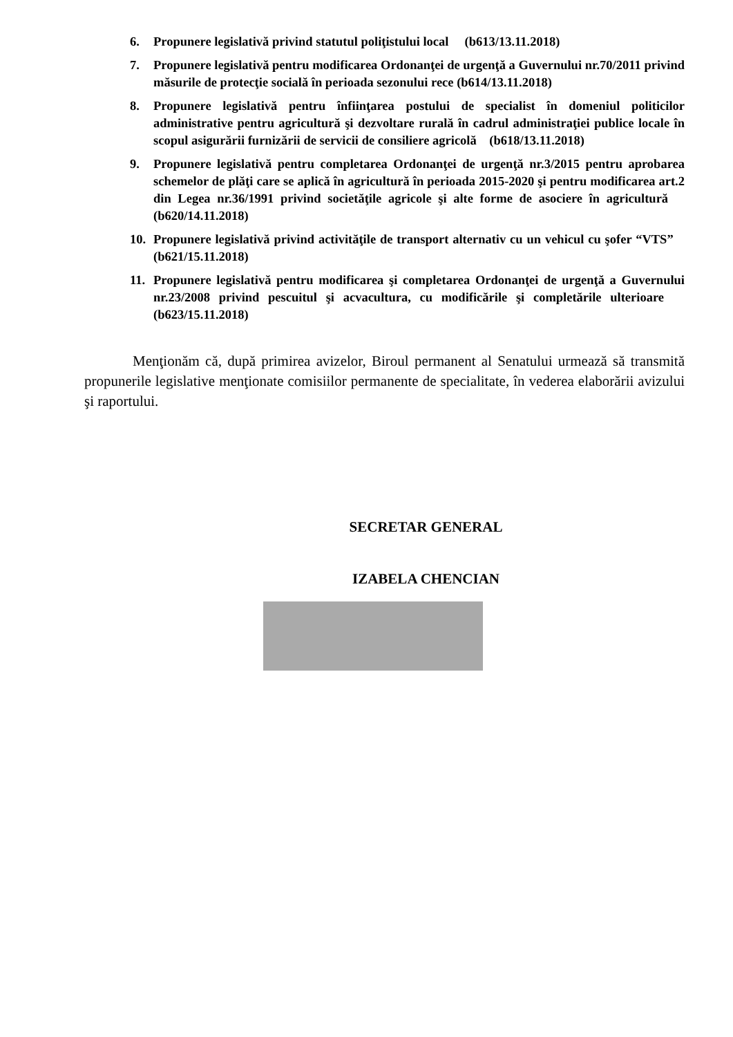6. Propunere legislativă privind statutul poliţistului local (b613/13.11.2018)
7. Propunere legislativă pentru modificarea Ordonanţei de urgenţă a Guvernului nr.70/2011 privind măsurile de protecţie socială în perioada sezonului rece (b614/13.11.2018)
8. Propunere legislativă pentru înfiinţarea postului de specialist în domeniul politicilor administrative pentru agricultură şi dezvoltare rurală în cadrul administraţiei publice locale în scopul asigurării furnizării de servicii de consiliere agricolă (b618/13.11.2018)
9. Propunere legislativă pentru completarea Ordonanţei de urgenţă nr.3/2015 pentru aprobarea schemelor de plăţi care se aplică în agricultură în perioada 2015-2020 şi pentru modificarea art.2 din Legea nr.36/1991 privind societăţile agricole şi alte forme de asociere în agricultură (b620/14.11.2018)
10. Propunere legislativă privind activităţile de transport alternativ cu un vehicul cu şofer “VTS” (b621/15.11.2018)
11. Propunere legislativă pentru modificarea şi completarea Ordonanţei de urgenţă a Guvernului nr.23/2008 privind pescuitul şi acvacultura, cu modificările şi completările ulterioare (b623/15.11.2018)
Menţionăm că, după primirea avizelor, Biroul permanent al Senatului urmează să transmită propunerile legislative menţionate comisiilor permanente de specialitate, în vederea elaborării avizului şi raportului.
SECRETAR GENERAL
IZABELA CHENCIAN